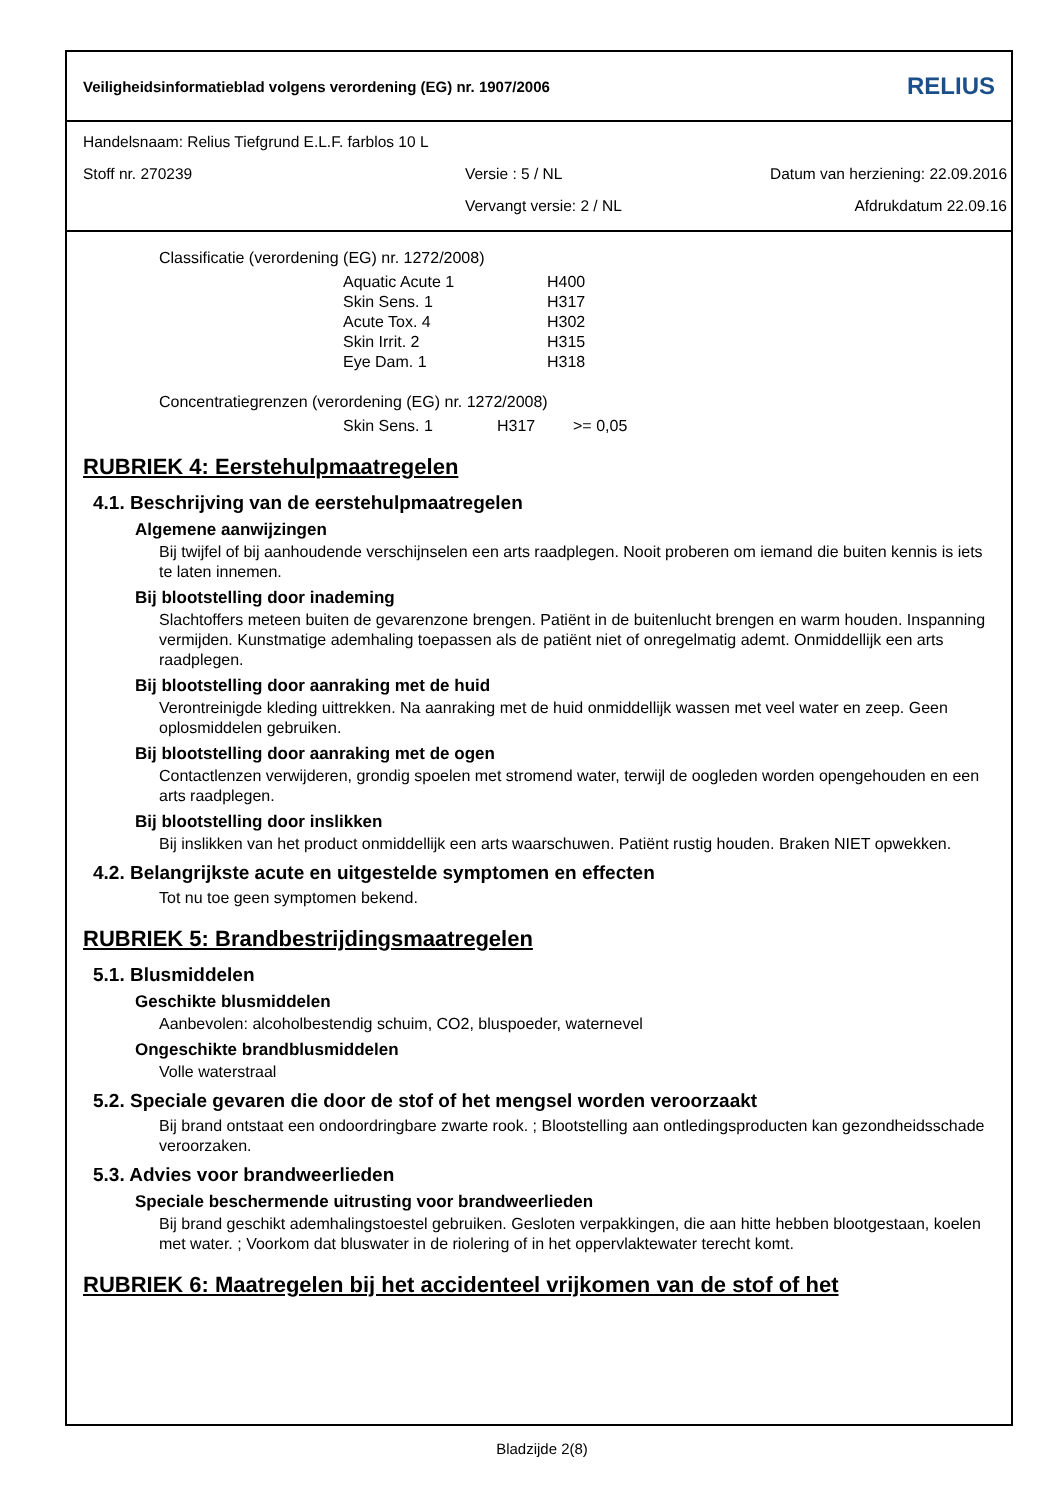Veiligheidsinformatieblad volgens verordening (EG) nr. 1907/2006 RELIUS
Handelsnaam: Relius Tiefgrund E.L.F. farblos 10 L
Stoff nr. 270239 Versie : 5 / NL Datum van herziening: 22.09.2016
Vervangt versie: 2 / NL Afdrukdatum 22.09.16
Classificatie (verordening (EG) nr. 1272/2008)
Aquatic Acute 1 H400
Skin Sens. 1 H317
Acute Tox. 4 H302
Skin Irrit. 2 H315
Eye Dam. 1 H318
Concentratiegrenzen (verordening (EG) nr. 1272/2008)
Skin Sens. 1 H317 >= 0,05
RUBRIEK 4: Eerstehulpmaatregelen
4.1. Beschrijving van de eerstehulpmaatregelen
Algemene aanwijzingen
Bij twijfel of bij aanhoudende verschijnselen een arts raadplegen. Nooit proberen om iemand die buiten kennis is iets te laten innemen.
Bij blootstelling door inademing
Slachtoffers meteen buiten de gevarenzone brengen. Patiënt in de buitenlucht brengen en warm houden. Inspanning vermijden. Kunstmatige ademhaling toepassen als de patiënt niet of onregelmatig ademt. Onmiddellijk een arts raadplegen.
Bij blootstelling door aanraking met de huid
Verontreinigde kleding uittrekken. Na aanraking met de huid onmiddellijk wassen met veel water en zeep. Geen oplosmiddelen gebruiken.
Bij blootstelling door aanraking met de ogen
Contactlenzen verwijderen, grondig spoelen met stromend water, terwijl de oogleden worden opengehouden en een arts raadplegen.
Bij blootstelling door inslikken
Bij inslikken van het product onmiddellijk een arts waarschuwen. Patiënt rustig houden. Braken NIET opwekken.
4.2. Belangrijkste acute en uitgestelde symptomen en effecten
Tot nu toe geen symptomen bekend.
RUBRIEK 5: Brandbestrijdingsmaatregelen
5.1. Blusmiddelen
Geschikte blusmiddelen
Aanbevolen: alcoholbestendig schuim, CO2, bluspoeder, waternevel
Ongeschikte brandblusmiddelen
Volle waterstraal
5.2. Speciale gevaren die door de stof of het mengsel worden veroorzaakt
Bij brand ontstaat een ondoordringbare zwarte rook. ; Blootstelling aan ontledingsproducten kan gezondheidsschade veroorzaken.
5.3. Advies voor brandweerlieden
Speciale beschermende uitrusting voor brandweerlieden
Bij brand geschikt ademhalingstoestel gebruiken. Gesloten verpakkingen, die aan hitte hebben blootgestaan, koelen met water. ; Voorkom dat bluswater in de riolering of in het oppervlaktewater terecht komt.
RUBRIEK 6: Maatregelen bij het accidenteel vrijkomen van de stof of het
Bladzijde 2(8)